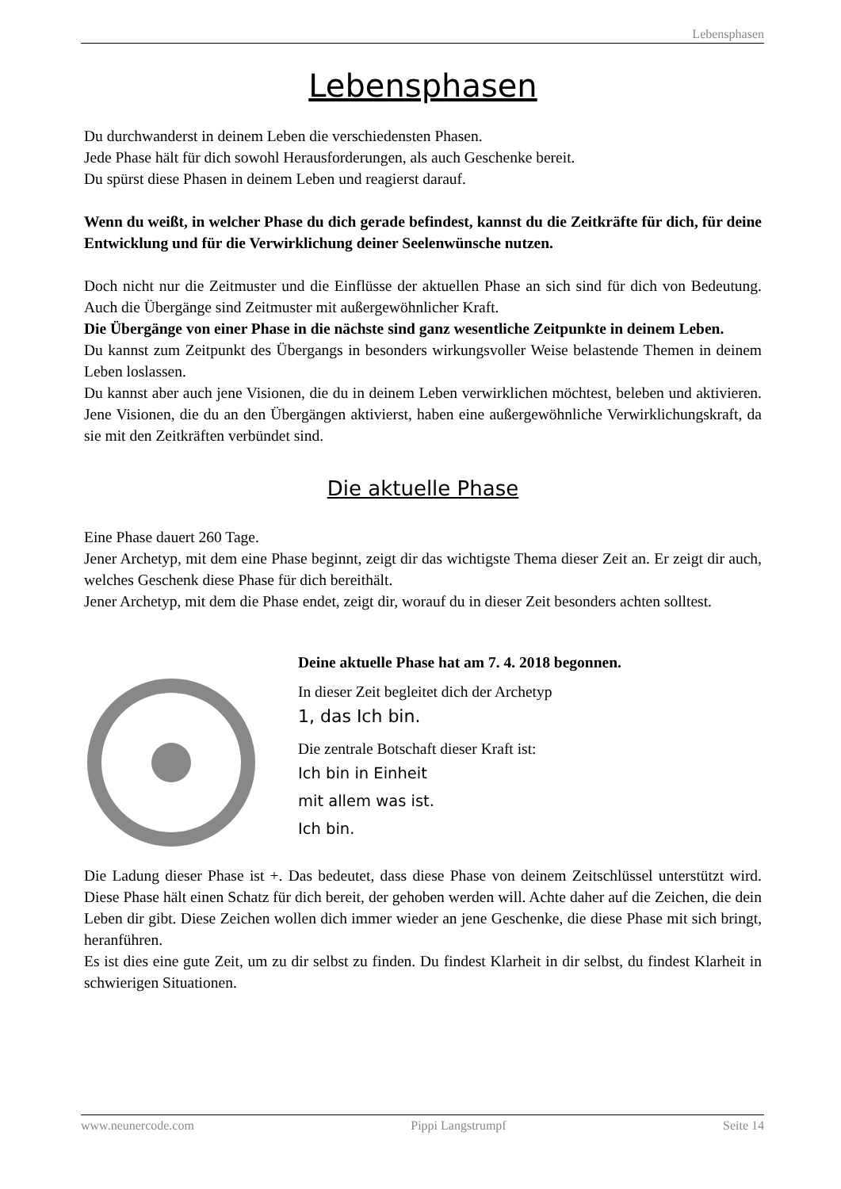Lebensphasen
Lebensphasen
Du durchwanderst in deinem Leben die verschiedensten Phasen.
Jede Phase hält für dich sowohl Herausforderungen, als auch Geschenke bereit.
Du spürst diese Phasen in deinem Leben und reagierst darauf.
Wenn du weißt, in welcher Phase du dich gerade befindest, kannst du die Zeitkräfte für dich, für deine Entwicklung und für die Verwirklichung deiner Seelenwünsche nutzen.
Doch nicht nur die Zeitmuster und die Einflüsse der aktuellen Phase an sich sind für dich von Bedeutung. Auch die Übergänge sind Zeitmuster mit außergewöhnlicher Kraft.
Die Übergänge von einer Phase in die nächste sind ganz wesentliche Zeitpunkte in deinem Leben.
Du kannst zum Zeitpunkt des Übergangs in besonders wirkungsvoller Weise belastende Themen in deinem Leben loslassen.
Du kannst aber auch jene Visionen, die du in deinem Leben verwirklichen möchtest, beleben und aktivieren. Jene Visionen, die du an den Übergängen aktivierst, haben eine außergewöhnliche Verwirklichungskraft, da sie mit den Zeitkräften verbündet sind.
Die aktuelle Phase
Eine Phase dauert 260 Tage.
Jener Archetyp, mit dem eine Phase beginnt, zeigt dir das wichtigste Thema dieser Zeit an. Er zeigt dir auch, welches Geschenk diese Phase für dich bereithält.
Jener Archetyp, mit dem die Phase endet, zeigt dir, worauf du in dieser Zeit besonders achten solltest.
Deine aktuelle Phase hat am 7. 4. 2018 begonnen.
In dieser Zeit begleitet dich der Archetyp
1, das Ich bin.
Die zentrale Botschaft dieser Kraft ist:
Ich bin in Einheit
mit allem was ist.
Ich bin.
Die Ladung dieser Phase ist +. Das bedeutet, dass diese Phase von deinem Zeitschlüssel unterstützt wird. Diese Phase hält einen Schatz für dich bereit, der gehoben werden will. Achte daher auf die Zeichen, die dein Leben dir gibt. Diese Zeichen wollen dich immer wieder an jene Geschenke, die diese Phase mit sich bringt, heranführen.
Es ist dies eine gute Zeit, um zu dir selbst zu finden. Du findest Klarheit in dir selbst, du findest Klarheit in schwierigen Situationen.
www.neunercode.com Pippi Langstrumpf Seite 14